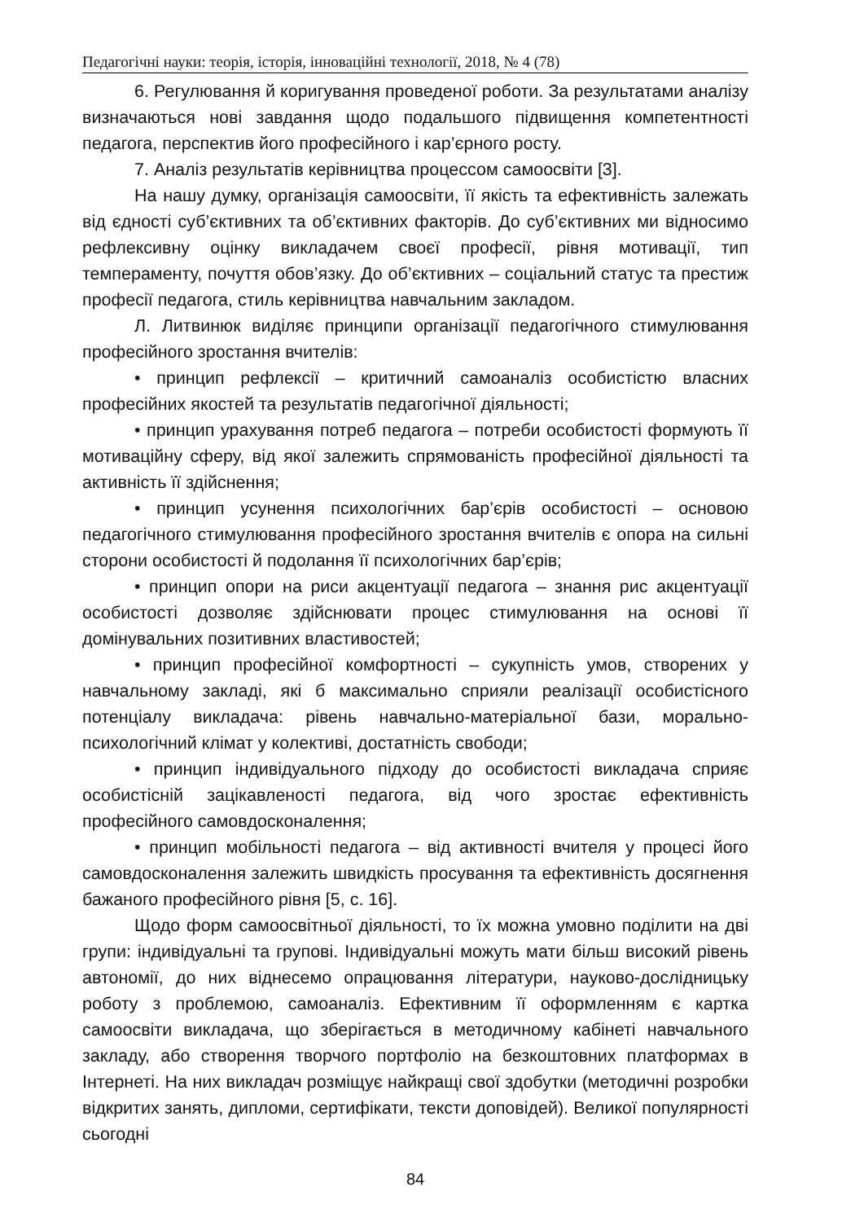Педагогічні науки: теорія, історія, інноваційні технології, 2018, № 4 (78)
6. Регулювання й коригування проведеної роботи. За результатами аналізу визначаються нові завдання щодо подальшого підвищення компетентності педагога, перспектив його професійного і кар’єрного росту.
7. Аналіз результатів керівництва процессом самоосвіти [3].
На нашу думку, організація самоосвіти, її якість та ефективність залежать від єдності суб’єктивних та об’єктивних факторів. До суб’єктивних ми відносимо рефлексивну оцінку викладачем своєї професії, рівня мотивації, тип темпераменту, почуття обов’язку. До об’єктивних – соціальний статус та престиж професії педагога, стиль керівництва навчальним закладом.
Л. Литвинюк виділяє принципи організації педагогічного стимулювання професійного зростання вчителів:
• принцип рефлексії – критичний самоаналіз особистістю власних професійних якостей та результатів педагогічної діяльності;
• принцип урахування потреб педагога – потреби особистості формують її мотиваційну сферу, від якої залежить спрямованість професійної діяльності та активність її здійснення;
• принцип усунення психологічних бар’єрів особистості – основою педагогічного стимулювання професійного зростання вчителів є опора на сильні сторони особистості й подолання її психологічних бар’єрів;
• принцип опори на риси акцентуації педагога – знання рис акцентуації особистості дозволяє здійснювати процес стимулювання на основі її домінувальних позитивних властивостей;
• принцип професійної комфортності – сукупність умов, створених у навчальному закладі, які б максимально сприяли реалізації особистісного потенціалу викладача: рівень навчально-матеріальної бази, морально-психологічний клімат у колективі, достатність свободи;
• принцип індивідуального підходу до особистості викладача сприяє особистісній зацікавленості педагога, від чого зростає ефективність професійного самовдосконалення;
• принцип мобільності педагога – від активності вчителя у процесі його самовдосконалення залежить швидкість просування та ефективність досягнення бажаного професійного рівня [5, с. 16].
Щодо форм самоосвітньої діяльності, то їх можна умовно поділити на дві групи: індивідуальні та групові. Індивідуальні можуть мати більш високий рівень автономії, до них віднесемо опрацювання літератури, науково-дослідницьку роботу з проблемою, самоаналіз. Ефективним її оформленням є картка самоосвіти викладача, що зберігається в методичному кабінеті навчального закладу, або створення творчого портфоліо на безкоштовних платформах в Інтернеті. На них викладач розміщує найкращі свої здобутки (методичні розробки відкритих занять, дипломи, сертифікати, тексти доповідей). Великої популярності сьогодні
84